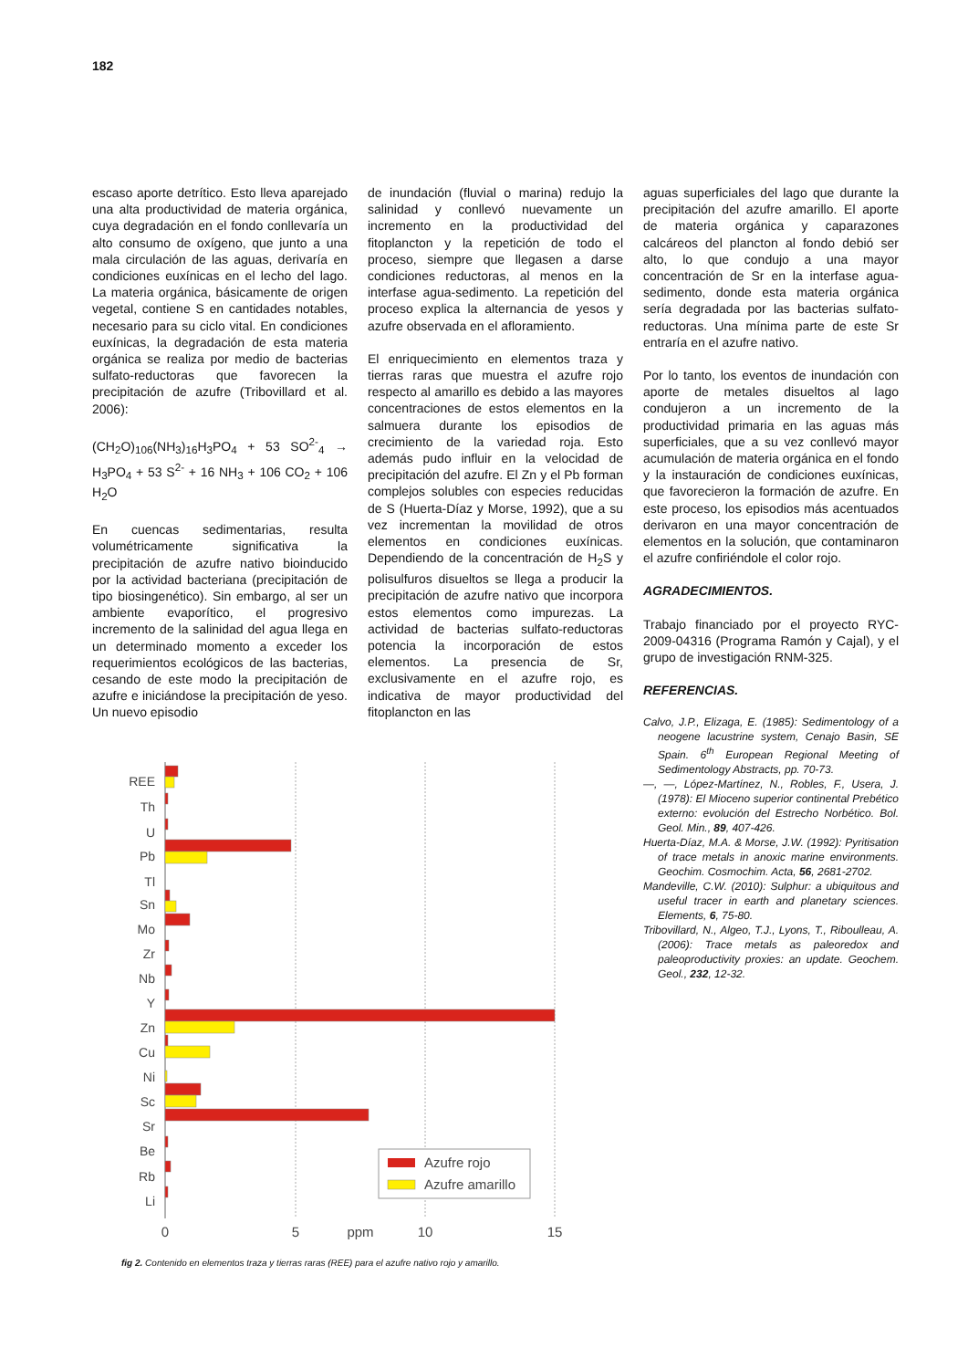182
escaso aporte detrítico. Esto lleva aparejado una alta productividad de materia orgánica, cuya degradación en el fondo conllevaría un alto consumo de oxígeno, que junto a una mala circulación de las aguas, derivaría en condiciones euxínicas en el lecho del lago. La materia orgánica, básicamente de origen vegetal, contiene S en cantidades notables, necesario para su ciclo vital. En condiciones euxínicas, la degradación de esta materia orgánica se realiza por medio de bacterias sulfato-reductoras que favorecen la precipitación de azufre (Tribovillard et al. 2006):
(CH<sub>2</sub>O)<sub>106</sub>(NH<sub>3</sub>)<sub>16</sub>H<sub>3</sub>PO<sub>4</sub> + 53 SO<sup>2-</sup><sub>4</sub> → H<sub>3</sub>PO<sub>4</sub> + 53 S<sup>2-</sup> + 16 NH<sub>3</sub> + 106 CO<sub>2</sub> + 106 H<sub>2</sub>O
En cuencas sedimentarias, resulta volumétricamente significativa la precipitación de azufre nativo bioinducido por la actividad bacteriana (precipitación de tipo biosingenético). Sin embargo, al ser un ambiente evaporítico, el progresivo incremento de la salinidad del agua llega en un determinado momento a exceder los requerimientos ecológicos de las bacterias, cesando de este modo la precipitación de azufre e iniciándose la precipitación de yeso. Un nuevo episodio
de inundación (fluvial o marina) redujo la salinidad y conllevó nuevamente un incremento en la productividad del fitoplancton y la repetición de todo el proceso, siempre que llegasen a darse condiciones reductoras, al menos en la interfase agua-sedimento. La repetición del proceso explica la alternancia de yesos y azufre observada en el afloramiento.
El enriquecimiento en elementos traza y tierras raras que muestra el azufre rojo respecto al amarillo es debido a las mayores concentraciones de estos elementos en la salmuera durante los episodios de crecimiento de la variedad roja. Esto además pudo influir en la velocidad de precipitación del azufre. El Zn y el Pb forman complejos solubles con especies reducidas de S (Huerta-Díaz y Morse, 1992), que a su vez incrementan la movilidad de otros elementos en condiciones euxínicas. Dependiendo de la concentración de H<sub>2</sub>S y polisulfuros disueltos se llega a producir la precipitación de azufre nativo que incorpora estos elementos como impurezas. La actividad de bacterias sulfato-reductoras potencia la incorporación de estos elementos. La presencia de Sr, exclusivamente en el azufre rojo, es indicativa de mayor productividad del fitoplancton en las
aguas superficiales del lago que durante la precipitación del azufre amarillo. El aporte de materia orgánica y caparazones calcáreos del plancton al fondo debió ser alto, lo que condujo a una mayor concentración de Sr en la interfase agua-sedimento, donde esta materia orgánica sería degradada por las bacterias sulfato-reductoras. Una mínima parte de este Sr entraría en el azufre nativo.
Por lo tanto, los eventos de inundación con aporte de metales disueltos al lago condujeron a un incremento de la productividad primaria en las aguas más superficiales, que a su vez conllevó mayor acumulación de materia orgánica en el fondo y la instauración de condiciones euxínicas, que favorecieron la formación de azufre. En este proceso, los episodios más acentuados derivaron en una mayor concentración de elementos en la solución, que contaminaron el azufre confiriéndole el color rojo.
AGRADECIMIENTOS.
Trabajo financiado por el proyecto RYC-2009-04316 (Programa Ramón y Cajal), y el grupo de investigación RNM-325.
REFERENCIAS.
Calvo, J.P., Elizaga, E. (1985): Sedimentology of a neogene lacustrine system, Cenajo Basin, SE Spain. 6<sup>th</sup> European Regional Meeting of Sedimentology Abstracts, pp. 70-73.
—, —, López-Martínez, N., Robles, F., Usera, J. (1978): El Mioceno superior continental Prebético externo: evolución del Estrecho Norbético. Bol. Geol. Min., 89, 407-426.
Huerta-Díaz, M.A. & Morse, J.W. (1992): Pyritisation of trace metals in anoxic marine environments. Geochim. Cosmochim. Acta, 56, 2681-2702.
Mandeville, C.W. (2010): Sulphur: a ubiquitous and useful tracer in earth and planetary sciences. Elements, 6, 75-80.
Tribovillard, N., Algeo, T.J., Lyons, T., Riboulleau, A. (2006): Trace metals as paleoredox and paleoproductivity proxies: an update. Geochem. Geol., 232, 12-32.
REE
Th
U
Pb
Tl
Sn
Mo
Zr
Nb
Y
Zn
Cu
Ni
Sc
Sr
Be
Rb
Li
Azufre rojo
Azufre amarillo
0
5
ppm
10
15
fig 2. Contenido en elementos traza y tierras raras (REE) para el azufre nativo rojo y amarillo.